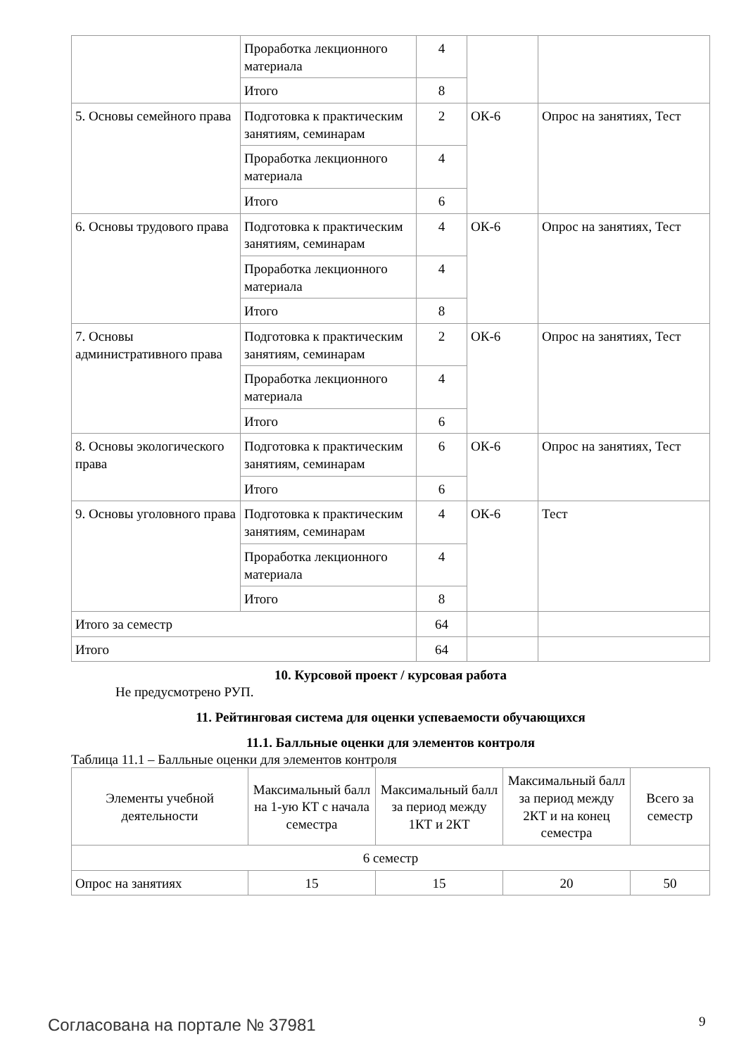| | Проработка лекционного материала | 4 | | |
| | Итого | 8 | | |
| 5. Основы семейного права | Подготовка к практическим занятиям, семинарам | 2 | ОК-6 | Опрос на занятиях, Тест |
| | Проработка лекционного материала | 4 | | |
| | Итого | 6 | | |
| 6. Основы трудового права | Подготовка к практическим занятиям, семинарам | 4 | ОК-6 | Опрос на занятиях, Тест |
| | Проработка лекционного материала | 4 | | |
| | Итого | 8 | | |
| 7. Основы административного права | Подготовка к практическим занятиям, семинарам | 2 | ОК-6 | Опрос на занятиях, Тест |
| | Проработка лекционного материала | 4 | | |
| | Итого | 6 | | |
| 8. Основы экологического права | Подготовка к практическим занятиям, семинарам | 6 | ОК-6 | Опрос на занятиях, Тест |
| | Итого | 6 | | |
| 9. Основы уголовного права | Подготовка к практическим занятиям, семинарам | 4 | ОК-6 | Тест |
| | Проработка лекционного материала | 4 | | |
| | Итого | 8 | | |
| Итого за семестр | | 64 | | |
| Итого | | 64 | | |
10. Курсовой проект / курсовая работа
Не предусмотрено РУП.
11. Рейтинговая система для оценки успеваемости обучающихся
11.1. Балльные оценки для элементов контроля
Таблица 11.1 – Балльные оценки для элементов контроля
| Элементы учебной деятельности | Максимальный балл на 1-ую КТ с начала семестра | Максимальный балл за период между 1КТ и 2КТ | Максимальный балл за период между 2КТ и на конец семестра | Всего за семестр |
| --- | --- | --- | --- | --- |
| 6 семестр | | | | |
| Опрос на занятиях | 15 | 15 | 20 | 50 |
Согласована на портале № 37981 9